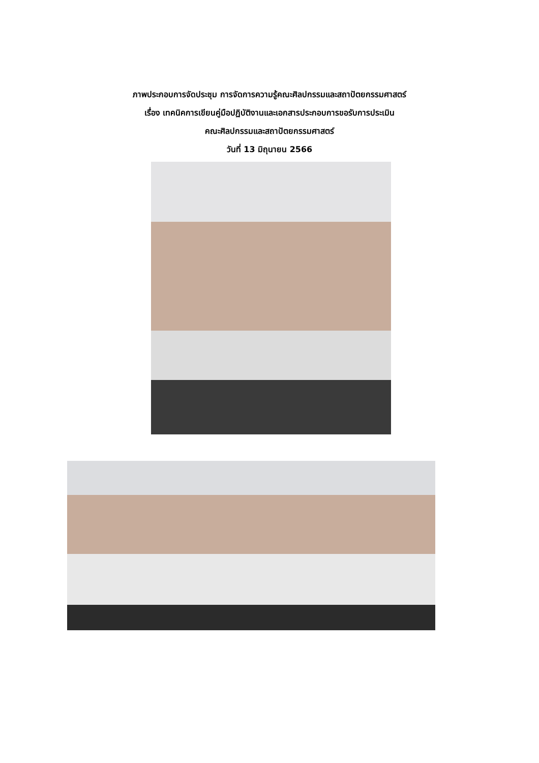ภาพประกอบการจัดประชุม การจัดการความรู้คณะศิลปกรรมและสถาปัตยกรรมศาสตร์
เรื่อง เทคนิคการเขียนคู่มือปฏิบัติงานและเอกสารประกอบการขอรับการประเมิน
คณะศิลปกรรมและสถาปัตยกรรมศาสตร์
วันที่ 13 มิถุนายน 2566